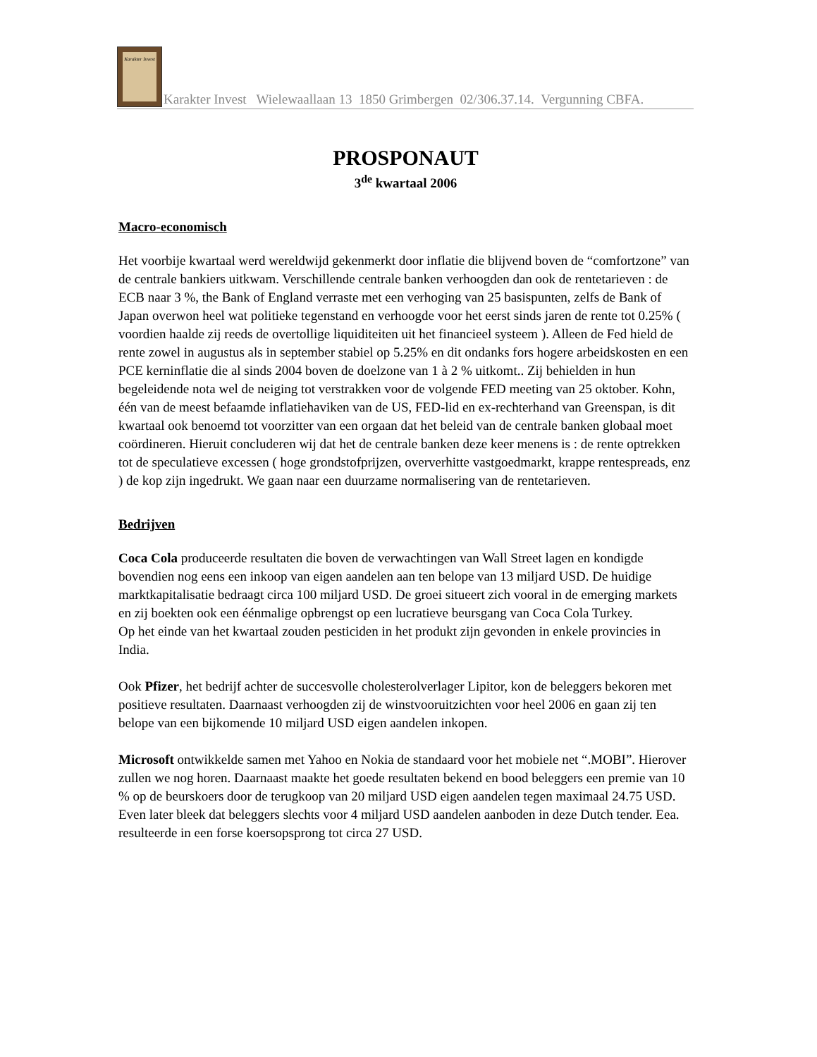Karakter Invest
Karakter Invest Wielewaallaan 13 1850 Grimbergen 02/306.37.14. Vergunning CBFA.
PROSPONAUT
3<sup>de</sup> kwartaal 2006
Macro-economisch
Het voorbije kwartaal werd wereldwijd gekenmerkt door inflatie die blijvend boven de “comfortzone” van de centrale bankiers uitkwam. Verschillende centrale banken verhoogden dan ook de rentetarieven : de ECB naar 3 %, the Bank of England verraste met een verhoging van 25 basispunten, zelfs de Bank of Japan overwon heel wat politieke tegenstand en verhoogde voor het eerst sinds jaren de rente tot 0.25% ( voordien haalde zij reeds de overtollige liquiditeiten uit het financieel systeem ). Alleen de Fed hield de rente zowel in augustus als in september stabiel op 5.25% en dit ondanks fors hogere arbeidskosten en een PCE kerninflatie die al sinds 2004 boven de doelzone van 1 à 2 % uitkomt.. Zij behielden in hun begeleidende nota wel de neiging tot verstrakken voor de volgende FED meeting van 25 oktober. Kohn, één van de meest befaamde inflatiehaviken van de US, FED-lid en ex-rechterhand van Greenspan, is dit kwartaal ook benoemd tot voorzitter van een orgaan dat het beleid van de centrale banken globaal moet coördineren. Hieruit concluderen wij dat het de centrale banken deze keer menens is : de rente optrekken tot de speculatieve excessen ( hoge grondstofprijzen, oververhitte vastgoedmarkt, krappe rentespreads, enz ) de kop zijn ingedrukt. We gaan naar een duurzame normalisering van de rentetarieven.
Bedrijven
Coca Cola produceerde resultaten die boven de verwachtingen van Wall Street lagen en kondigde bovendien nog eens een inkoop van eigen aandelen aan ten belope van 13 miljard USD. De huidige marktkapitalisatie bedraagt circa 100 miljard USD. De groei situeert zich vooral in de emerging markets en zij boekten ook een éénmalige opbrengst op een lucratieve beursgang van Coca Cola Turkey.
Op het einde van het kwartaal zouden pesticiden in het produkt zijn gevonden in enkele provincies in India.
Ook Pfizer, het bedrijf achter de succesvolle cholesterolverlager Lipitor, kon de beleggers bekoren met positieve resultaten. Daarnaast verhoogden zij de winstvooruitzichten voor heel 2006 en gaan zij ten belope van een bijkomende 10 miljard USD eigen aandelen inkopen.
Microsoft ontwikkelde samen met Yahoo en Nokia de standaard voor het mobiele net “.MOBI”. Hierover zullen we nog horen. Daarnaast maakte het goede resultaten bekend en bood beleggers een premie van 10 % op de beurskoers door de terugkoop van 20 miljard USD eigen aandelen tegen maximaal 24.75 USD. Even later bleek dat beleggers slechts voor 4 miljard USD aandelen aanboden in deze Dutch tender. Eea. resulteerde in een forse koersopsprong tot circa 27 USD.